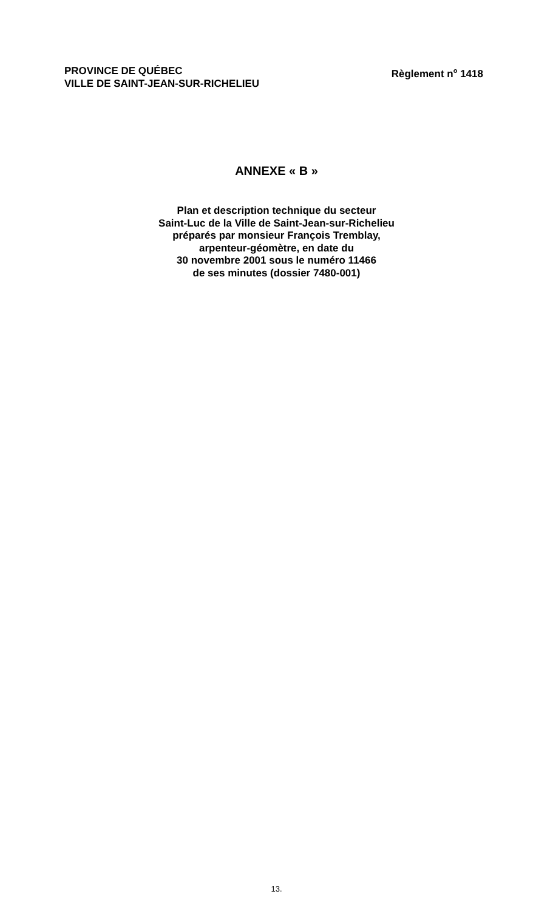PROVINCE DE QUÉBEC
VILLE DE SAINT-JEAN-SUR-RICHELIEU
Règlement n<sup>o</sup> 1418
ANNEXE « B »
Plan et description technique du secteur
Saint-Luc de la Ville de Saint-Jean-sur-Richelieu
préparés par monsieur François Tremblay,
arpenteur-géomètre, en date du
30 novembre 2001 sous le numéro 11466
de ses minutes (dossier 7480-001)
13.